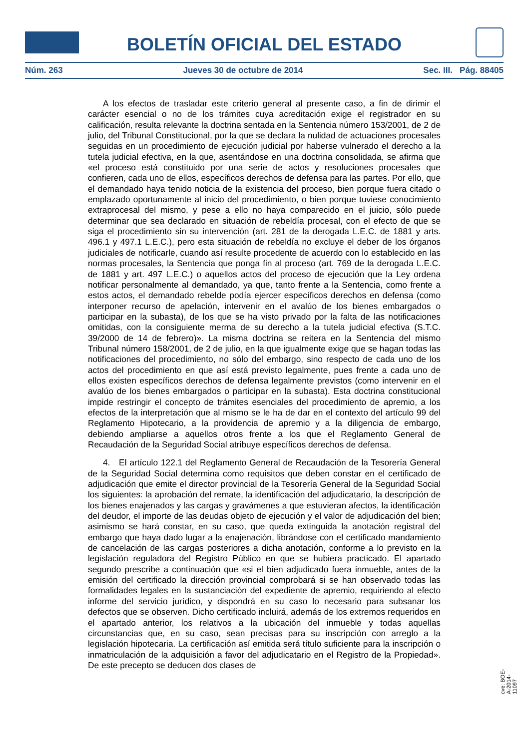BOLETÍN OFICIAL DEL ESTADO
Núm. 263 Jueves 30 de octubre de 2014 Sec. III. Pág. 88405
A los efectos de trasladar este criterio general al presente caso, a fin de dirimir el carácter esencial o no de los trámites cuya acreditación exige el registrador en su calificación, resulta relevante la doctrina sentada en la Sentencia número 153/2001, de 2 de julio, del Tribunal Constitucional, por la que se declara la nulidad de actuaciones procesales seguidas en un procedimiento de ejecución judicial por haberse vulnerado el derecho a la tutela judicial efectiva, en la que, asentándose en una doctrina consolidada, se afirma que «el proceso está constituido por una serie de actos y resoluciones procesales que confieren, cada uno de ellos, específicos derechos de defensa para las partes. Por ello, que el demandado haya tenido noticia de la existencia del proceso, bien porque fuera citado o emplazado oportunamente al inicio del procedimiento, o bien porque tuviese conocimiento extraprocesal del mismo, y pese a ello no haya comparecido en el juicio, sólo puede determinar que sea declarado en situación de rebeldía procesal, con el efecto de que se siga el procedimiento sin su intervención (art. 281 de la derogada L.E.C. de 1881 y arts. 496.1 y 497.1 L.E.C.), pero esta situación de rebeldía no excluye el deber de los órganos judiciales de notificarle, cuando así resulte procedente de acuerdo con lo establecido en las normas procesales, la Sentencia que ponga fin al proceso (art. 769 de la derogada L.E.C. de 1881 y art. 497 L.E.C.) o aquellos actos del proceso de ejecución que la Ley ordena notificar personalmente al demandado, ya que, tanto frente a la Sentencia, como frente a estos actos, el demandado rebelde podía ejercer específicos derechos en defensa (como interponer recurso de apelación, intervenir en el avalúo de los bienes embargados o participar en la subasta), de los que se ha visto privado por la falta de las notificaciones omitidas, con la consiguiente merma de su derecho a la tutela judicial efectiva (S.T.C. 39/2000 de 14 de febrero)». La misma doctrina se reitera en la Sentencia del mismo Tribunal número 158/2001, de 2 de julio, en la que igualmente exige que se hagan todas las notificaciones del procedimiento, no sólo del embargo, sino respecto de cada uno de los actos del procedimiento en que así está previsto legalmente, pues frente a cada uno de ellos existen específicos derechos de defensa legalmente previstos (como intervenir en el avalúo de los bienes embargados o participar en la subasta). Esta doctrina constitucional impide restringir el concepto de trámites esenciales del procedimiento de apremio, a los efectos de la interpretación que al mismo se le ha de dar en el contexto del artículo 99 del Reglamento Hipotecario, a la providencia de apremio y a la diligencia de embargo, debiendo ampliarse a aquellos otros frente a los que el Reglamento General de Recaudación de la Seguridad Social atribuye específicos derechos de defensa.
4. El artículo 122.1 del Reglamento General de Recaudación de la Tesorería General de la Seguridad Social determina como requisitos que deben constar en el certificado de adjudicación que emite el director provincial de la Tesorería General de la Seguridad Social los siguientes: la aprobación del remate, la identificación del adjudicatario, la descripción de los bienes enajenados y las cargas y gravámenes a que estuvieran afectos, la identificación del deudor, el importe de las deudas objeto de ejecución y el valor de adjudicación del bien; asimismo se hará constar, en su caso, que queda extinguida la anotación registral del embargo que haya dado lugar a la enajenación, librándose con el certificado mandamiento de cancelación de las cargas posteriores a dicha anotación, conforme a lo previsto en la legislación reguladora del Registro Público en que se hubiera practicado. El apartado segundo prescribe a continuación que «si el bien adjudicado fuera inmueble, antes de la emisión del certificado la dirección provincial comprobará si se han observado todas las formalidades legales en la sustanciación del expediente de apremio, requiriendo al efecto informe del servicio jurídico, y dispondrá en su caso lo necesario para subsanar los defectos que se observen. Dicho certificado incluirá, además de los extremos requeridos en el apartado anterior, los relativos a la ubicación del inmueble y todas aquellas circunstancias que, en su caso, sean precisas para su inscripción con arreglo a la legislación hipotecaria. La certificación así emitida será título suficiente para la inscripción o inmatriculación de la adquisición a favor del adjudicatario en el Registro de la Propiedad». De este precepto se deducen dos clases de
cve: BOE-A-2014-11097